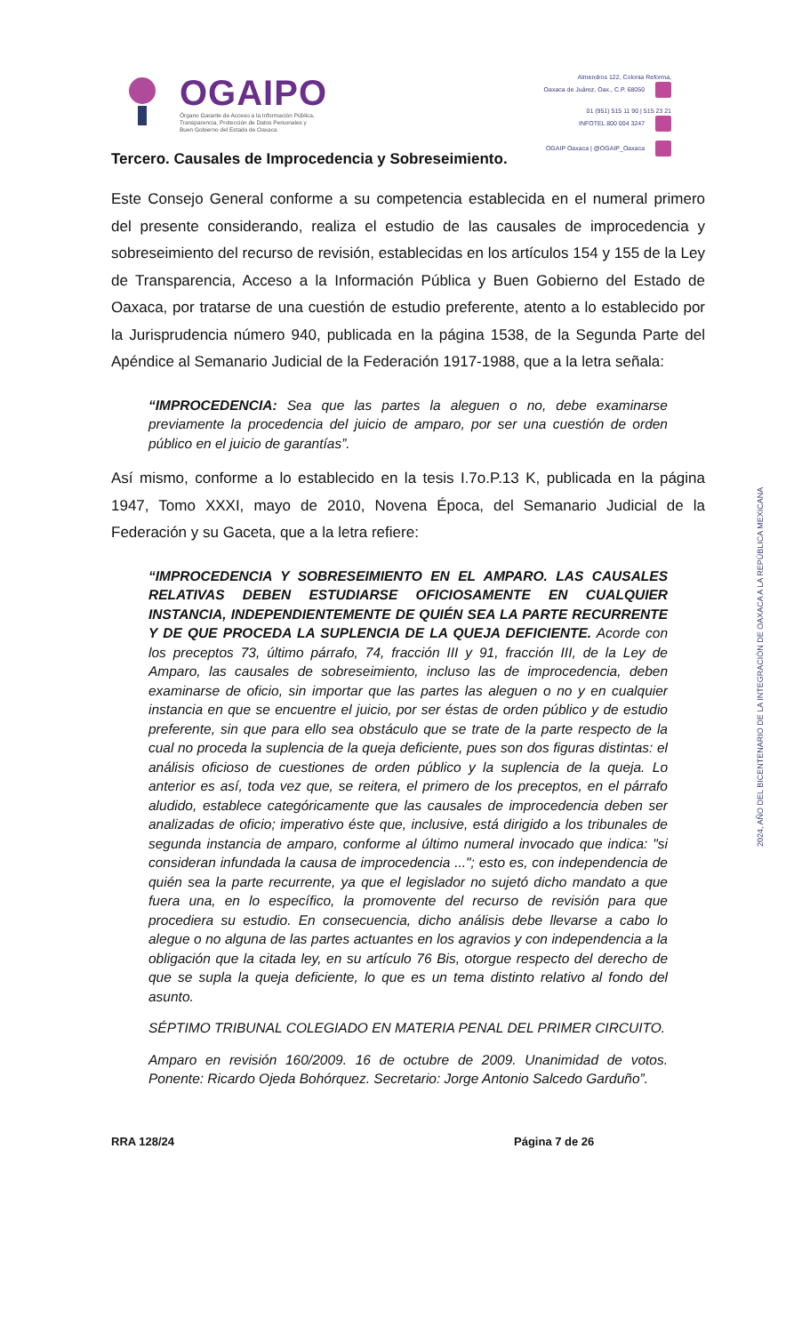OGAIPO
Órgano Garante de Acceso a la Información Pública,
Transparencia, Protección de Datos Personales y
Buen Gobierno del Estado de Oaxaca
Almendros 122, Colonia Reforma,
Oaxaca de Juárez, Oax., C.P. 68050
01 (951) 515 11 90 | 515 23 21
INFOTEL 800 004 3247
OGAIP Oaxaca | @OGAIP_Oaxaca
Tercero. Causales de Improcedencia y Sobreseimiento.
Este Consejo General conforme a su competencia establecida en el numeral primero del presente considerando, realiza el estudio de las causales de improcedencia y sobreseimiento del recurso de revisión, establecidas en los artículos 154 y 155 de la Ley de Transparencia, Acceso a la Información Pública y Buen Gobierno del Estado de Oaxaca, por tratarse de una cuestión de estudio preferente, atento a lo establecido por la Jurisprudencia número 940, publicada en la página 1538, de la Segunda Parte del Apéndice al Semanario Judicial de la Federación 1917-1988, que a la letra señala:
“IMPROCEDENCIA: Sea que las partes la aleguen o no, debe examinarse previamente la procedencia del juicio de amparo, por ser una cuestión de orden público en el juicio de garantías”.
Así mismo, conforme a lo establecido en la tesis I.7o.P.13 K, publicada en la página 1947, Tomo XXXI, mayo de 2010, Novena Época, del Semanario Judicial de la Federación y su Gaceta, que a la letra refiere:
“IMPROCEDENCIA Y SOBRESEIMIENTO EN EL AMPARO. LAS CAUSALES RELATIVAS DEBEN ESTUDIARSE OFICIOSAMENTE EN CUALQUIER INSTANCIA, INDEPENDIENTEMENTE DE QUIÉN SEA LA PARTE RECURRENTE Y DE QUE PROCEDA LA SUPLENCIA DE LA QUEJA DEFICIENTE. Acorde con los preceptos 73, último párrafo, 74, fracción III y 91, fracción III, de la Ley de Amparo, las causales de sobreseimiento, incluso las de improcedencia, deben examinarse de oficio, sin importar que las partes las aleguen o no y en cualquier instancia en que se encuentre el juicio, por ser éstas de orden público y de estudio preferente, sin que para ello sea obstáculo que se trate de la parte respecto de la cual no proceda la suplencia de la queja deficiente, pues son dos figuras distintas: el análisis oficioso de cuestiones de orden público y la suplencia de la queja. Lo anterior es así, toda vez que, se reitera, el primero de los preceptos, en el párrafo aludido, establece categóricamente que las causales de improcedencia deben ser analizadas de oficio; imperativo éste que, inclusive, está dirigido a los tribunales de segunda instancia de amparo, conforme al último numeral invocado que indica: "si consideran infundada la causa de improcedencia ..."; esto es, con independencia de quién sea la parte recurrente, ya que el legislador no sujetó dicho mandato a que fuera una, en lo específico, la promovente del recurso de revisión para que procediera su estudio. En consecuencia, dicho análisis debe llevarse a cabo lo alegue o no alguna de las partes actuantes en los agravios y con independencia a la obligación que la citada ley, en su artículo 76 Bis, otorgue respecto del derecho de que se supla la queja deficiente, lo que es un tema distinto relativo al fondo del asunto.
SÉPTIMO TRIBUNAL COLEGIADO EN MATERIA PENAL DEL PRIMER CIRCUITO.
Amparo en revisión 160/2009. 16 de octubre de 2009. Unanimidad de votos. Ponente: Ricardo Ojeda Bohórquez. Secretario: Jorge Antonio Salcedo Garduño”.
RRA 128/24 Página 7 de 26
2024, AÑO DEL BICENTENARIO DE LA INTEGRACIÓN DE OAXACA A LA REPÚBLICA MEXICANA